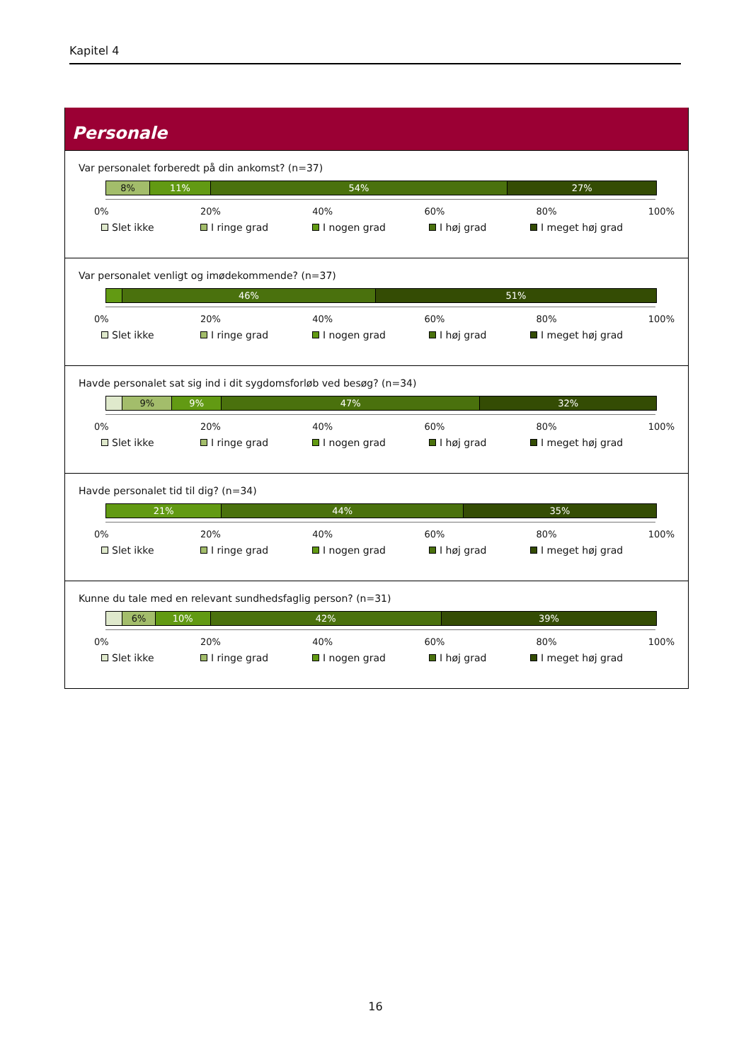Kapitel 4
Personale
Var personalet forberedt på din ankomst? (n=37)
8% 11% 54% 27%
0% 20% 40% 60% 80% 100%
Slet ikke I ringe grad I nogen grad I høj grad I meget høj grad
Var personalet venligt og imødekommende? (n=37)
46% 51%
0% 20% 40% 60% 80% 100%
Slet ikke I ringe grad I nogen grad I høj grad I meget høj grad
Havde personalet sat sig ind i dit sygdomsforløb ved besøg? (n=34)
9% 9% 47% 32%
0% 20% 40% 60% 80% 100%
Slet ikke I ringe grad I nogen grad I høj grad I meget høj grad
Havde personalet tid til dig? (n=34)
21% 44% 35%
0% 20% 40% 60% 80% 100%
Slet ikke I ringe grad I nogen grad I høj grad I meget høj grad
Kunne du tale med en relevant sundhedsfaglig person? (n=31)
6% 10% 42% 39%
0% 20% 40% 60% 80% 100%
Slet ikke I ringe grad I nogen grad I høj grad I meget høj grad
16